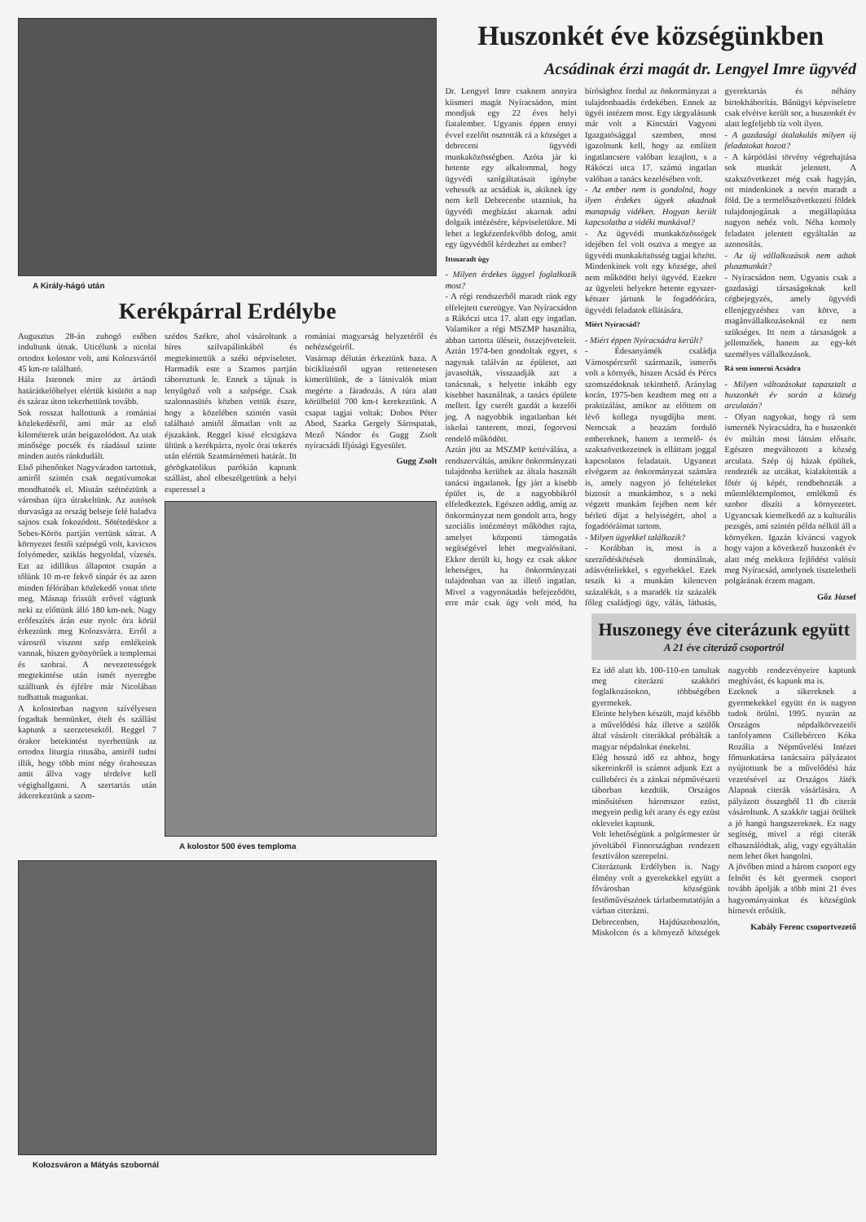A Király-hágó után
Kerékpárral Erdélybe
Augusztus 28-án zuhogó esőben indultunk útnak. Uticélunk a nicolai ortodox kolostor volt, ami Kolozsvártól 45 km-re található.
Hála Istennek mire az ártándi határátkelőhelyet elértük kisütött a nap és száraz úton tekerhettünk tovább.
Sok rosszat hallottunk a romániai közlekedésről, ami már az első kilométerek után beigazolódott. Az utak minősége pocsék és ráadásul szinte minden autós ránkdudált.
Első pihenőnket Nagyváradon tartottuk, amiről szintén csak negatívumokat mondhatnék el. Miután szétnéztünk a városban újra útrakeltünk. Az autósok durvasága az ország belseje felé haladva sajnos csak fokozódott. Sötétedéskor a Sebes-Körös partján vertünk sátrat. A környezet festői szépségű volt, kavicsos folyómeder, sziklás hegyoldal, vízesés. Ezt az idillikus állapotot csupán a tőlünk 10 m-re fekvő sínpár és az azon minden félórában közlekedő vonat törte meg. Másnap frissült erővel vágtunk neki az előttünk álló 180 km-nek. Nagy erőfeszítés árán este nyolc óra körül érkeztünk meg Kolozsvárra. Erről a városról viszont szép emlékeink vannak, hiszen gyönyörűek a templomai és szobrai. A nevezetességek megtekintése után ismét nyeregbe szálltunk és éjfélre már Nicolában tudhattuk magunkat.
A kolostorban nagyon szívélyesen fogadtak bennünket, ételt és szállást kaptunk a szerzetesektől. Reggel 7 órakor betekintést nyerhettünk az ortodox liturgia ritusába, amiről tudni illik, hogy több mint négy órahosszas amit állva vagy térdelve kell végighallgatni. A szertartás után átkerekeztünk a szom-
szédos Székre, ahol vásároltunk a híres szilvapálinkából és megtekintettük a széki népviseletet. Harmadik este a Szamos partján táboroztunk le. Ennek a tájnak is lenyűgöző volt a szépsége. Csak szalonnasütés közben vettük észre, hogy a közelében szintén vasút található amitől álmatlan volt az éjszakánk. Reggel kissé elcsigázva ültünk a kerékpárra, nyolc órai tekerés után elértük Szatmárnémeti határát. Itt görögkatolikus parókián kaptunk szállást, ahol elbeszélgettünk a helyi esperessel a
romániai magyarság helyzetéről és nehézségeiről.
Vasárnap délután érkeztünk haza. A biciklizéstől ugyan rettenetesen kimerültünk, de a látnivalók miatt megérte a fáradozás. A túra alatt körülbelül 700 km-t kerekeztünk. A csapat tagjai voltak: Dobos Péter Abod, Szarka Gergely Sárospatak, Mező Nándor és Gugg Zsolt nyíracsádi Ifjúsági Egyesület.
Gugg Zsolt
A kolostor 500 éves temploma
Kolozsváron a Mátyás szobornál
Huszonkét éve községünkben
Acsádinak érzi magát dr. Lengyel Imre ügyvéd
Dr. Lengyel Imre csaknem annyira kiismeri magát Nyíracsádon, mint mondjuk egy 22 éves helyi fiatalember. Ugyanis éppen ennyi évvel ezelőtt osztották rá a községet a debreceni ügyvédi munkaközösségben. Azóta jár ki hetente egy alkalommal, hogy ügyvédi szolgáltatásait igénybe vehessék az acsádiak is, akiknek így nem kell Debrecenbe utazniuk, ha ügyvédi megbízást akarnak adni dolgaik intézésére, képviseletükre. Mi lehet a legkézenfekvőbb dolog, amit egy ügyvédtől kérdezhet az ember?
Ittmaradt ügy
- Milyen érdekes üggyel foglalkozik most?
- A régi rendszerből maradt ránk egy elfelejtett csereügye. Van Nyíracsádon a Rákóczi utca 17. alatt egy ingatlan. Valamikor a régi MSZMP használta, abban tartotta üléseit, összejöveteleit. Aztán 1974-ben gondoltak egyet, s nagynak találván az épületet, azt javasolták, visszaadják azt a tanácsnak, s helyette inkább egy kisebbet használnak, a tanács épülete mellett. Így cserélt gazdát a kezelői jog. A nagyobbik ingatlanban két iskolai tanterem, mozi, fogorvosi rendelő működött.
Aztán jött az MSZMP kettéválása, a rendszerváltás, amikor önkormányzati tulajdonba kerültek az általa használt tanácsi ingatlanok. Így járt a kisebb épület is, de a nagyobbikról elfeledkeztek. Egészen addig, amíg az önkormányzat nem gondolt arra, hogy szociális intézményt működtet rajta, amelyet központi támogatás segítségével lehet megvalósítani. Ekkor derült ki, hogy ez csak akkor lehetséges, ha önkormányzati tulajdonban van az illető ingatlan. Mivel a vagyonátadás befejeződött, erre már csak úgy volt mód, ha bírósághoz fordul az önkormányzat a tulajdonbaadás érdekében. Ennek az ügyét intézem most. Egy tárgyalásunk már volt a Kincstári Vagyoni Igazgatósággal szemben, most igazolnunk kell, hogy az említett ingatlancsere valóban lezajlott, s a Rákóczi utca 17. számú ingatlan valóban a tanács kezelésében volt.
- Az ember nem is gondolná, hogy ilyen érdekes ügyek akadnak manapság vidéken. Hogyan került kapcsolatba a vidéki munkával?
- Az ügyvédi munkaközösségek idejében fel volt osztva a megye az ügyvédi munkaközösség tagjai között. Mindenkinek volt egy községe, ahol nem működött helyi ügyvéd. Ezekre az ügyeleti helyekre hetente egyszer-kétszer jártunk le fogadóórára, ügyvédi feladatok ellátására.
Miért Nyíracsád?
- Miért éppen Nyíracsádra került?
- Édesanyámék családja Vámospércsről származik, ismerős volt a környék, hiszen Acsád és Pércs szomszédoknak tekinthető. Aránylag korán, 1975-ben kezdtem meg ott a praktizálást, amikor az előttem ott lévő kollega nyugdíjba ment. Nemcsak a hozzám forduló embereknek, hanem a termelő- és szakszövetkezetnek is elláttam joggal kapcsolatos feladatait. Ugyanezt elvégzem az önkormányzat számára is, amely nagyon jó feltételeket biztosít a munkámhoz, s a neki végzett munkám fejében nem kér bérleti díjat a helyiségért, ahol a fogadóóráimat tartom.
- Milyen ügyekkel találkozik?
- Korábban is, most is a szerződéskötések dominálnak, adásvételiekkel, s egyebekkel. Ezek teszik ki a munkám kilencven százalékát, s a maradék tíz százalék főleg családjogi ügy, válás, láthatás, gyerektartás és néhány birtokháborítás. Bűnügyi képviseletre csak elvétve került sor, a huszonkét év alatt legfeljebb tíz volt ilyen.
- A gazdasági átalakulás milyen új feladatokat hozott?
- A kárpótlási törvény végrehajtása sok munkát jelentett. A szakszövetkezet még csak hagyján, ott mindenkinek a nevén maradt a föld. De a termelőszövetkezeti földek tulajdonjogának a megállapítása nagyon nehéz volt. Néha komoly feladatot jelentett egyáltalán az azonosítás.
- Az új vállalkozások nem adtak pluszmunkát?
- Nyíracsádon nem. Ugyanis csak a gazdasági társaságoknak kell cégbejegyzés, amely ügyvédi ellenjegyzéshez van kötve, a magánvállalkozásoknál ez nem szükséges. Itt nem a társaságok a jellemzőek, hanem az egy-két személyes vállalkozások.
Rá sem ismerni Acsádra
- Milyen változásokat tapasztalt a huszonkét év során a község arculatán?
- Olyan nagyokat, hogy rá sem ismernék Nyíracsádra, ha e huszonkét év múltán most látnám először. Egészen megváltozott a község arculata. Szép új házak épültek, rendezték az utcákat, kialakították a főtér új képét, rendbehozták a műemléktemplomot, emlékmű és szobor díszíti a környezetet. Ugyancsak kiemelkedő az a kulturális pezsgés, ami szintén példa nélkül áll a környéken. Igazán kíváncsi vagyok hogy vajon a következő huszonkét év alatt még mekkora fejlődést valósít meg Nyíracsád, amelynek tiszteletbeli polgárának érzem magam.
Gőz József
Huszonegy éve citerázunk együtt
A 21 éve citeráző csoportról
Ez idő alatt kb. 100-110-en tanultak meg citerázni szakköri foglalkozásokon, többségében gyermekek.
Eleinte helyben készült, majd később a művelődési ház illetve a szülők által vásárolt citerákkal próbálták a magyar népdalokat énekelni.
Elég hosszú idő ez ahhoz, hogy sikereinkről is számot adjunk Ezt a csillebérci és a zánkai népművészeti táborban kezdtük. Országos minősítésen háromszor ezüst, megyein pedig két arany és egy ezüst oklevelet kaptunk.
Volt lehetőségünk a polgármester úr jóvoltából Finnországban rendezett fesztiválon szerepelni.
Citeráztunk Erdélyben is. Nagy élmény volt a gyerekekkel együtt a fővárosban községünk festőművészének tárlatbemutatóján a várban citerázni.
Debrecenben, Hajdúszoboszlón, Miskolcon és a környező községek nagyobb rendezvényeire kaptunk meghívást, és kapunk ma is.
Ezeknek a sikereknek a gyermekekkel együtt én is nagyon tudok örülni. 1995. nyarán az Országos népdalkörvezetői tanfolyamon Csillebércen Kóka Rozália a Népművelési Intézet főmunkatársa tanácsaira pályázatot nyújtottunk be a művelődési ház vezetésével az Országos Játék Alapnak citerák vásárlására. A pályázott összegből 11 db citerát vásároltunk. A szakkör tagjai örültek a jó hangú hangszereknek. Ez nagy segítség, mivel a régi citerák elhasználódtak, alig, vagy egyáltalán nem lehet őket hangolni.
A jövőben mind a három csoport egy felnőtt és két gyermek csoport tovább ápolják a több mint 21 éves hagyományainkat és községünk hírnevét erősítik.
Kabály Ferenc csoportvezető